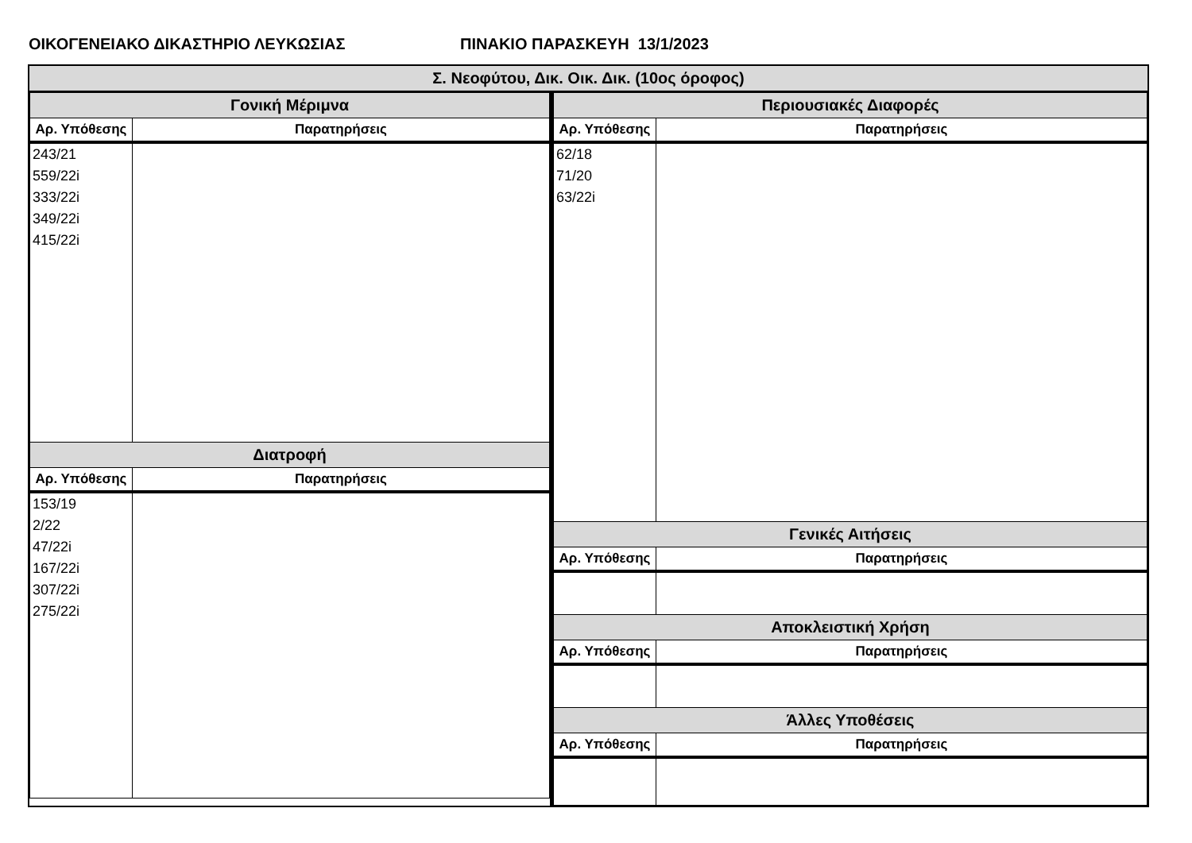ΟΙΚΟΓΕΝΕΙΑΚΟ ΔΙΚΑΣΤΗΡΙΟ ΛΕΥΚΩΣΙΑΣ ΠΙΝΑΚΙΟ ΠΑΡΑΣΚΕΥΗ 13/1/2023
Σ. Νεοφύτου, Δικ. Οικ. Δικ. (10ος όροφος)
| Γονική Μέριμνα | |
| --- | --- |
| Αρ. Υπόθεσης | Παρατηρήσεις |
| 243/21 559/22i 333/22i 349/22i 415/22i | |
| Διατροφή | |
| Αρ. Υπόθεσης | Παρατηρήσεις |
| 153/19 2/22 47/22i 167/22i 307/22i 275/22i | |
| Περιουσιακές Διαφορές | |
| --- | --- |
| Αρ. Υπόθεσης | Παρατηρήσεις |
| 62/18 71/20 63/22i | |
| Γενικές Αιτήσεις | |
| Αρ. Υπόθεσης | Παρατηρήσεις |
| Αποκλειστική Χρήση | |
| Αρ. Υπόθεσης | Παρατηρήσεις |
| Άλλες Υποθέσεις | |
| Αρ. Υπόθεσης | Παρατηρήσεις |